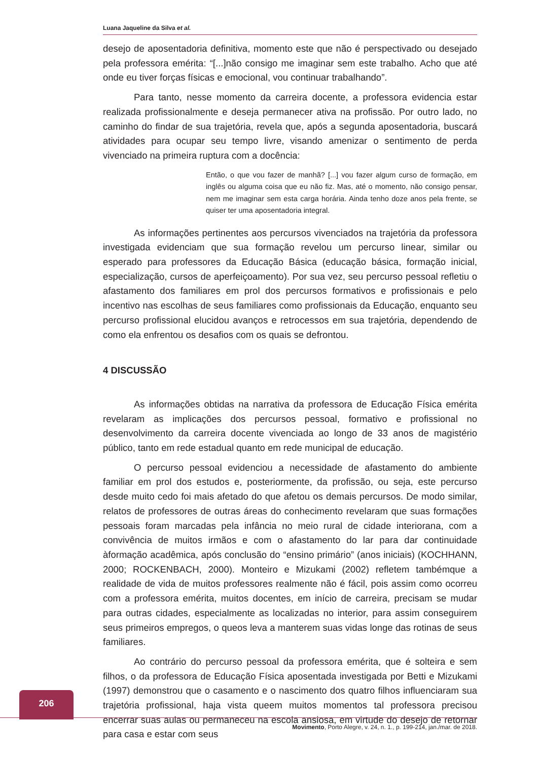Luana Jaqueline da Silva et al.
desejo de aposentadoria definitiva, momento este que não é perspectivado ou desejado pela professora emérita: “[...]não consigo me imaginar sem este trabalho. Acho que até onde eu tiver forças físicas e emocional, vou continuar trabalhando”.
Para tanto, nesse momento da carreira docente, a professora evidencia estar realizada profissionalmente e deseja permanecer ativa na profissão. Por outro lado, no caminho do findar de sua trajetória, revela que, após a segunda aposentadoria, buscará atividades para ocupar seu tempo livre, visando amenizar o sentimento de perda vivenciado na primeira ruptura com a docência:
Então, o que vou fazer de manhã? [...] vou fazer algum curso de formação, em inglês ou alguma coisa que eu não fiz. Mas, até o momento, não consigo pensar, nem me imaginar sem esta carga horária. Ainda tenho doze anos pela frente, se quiser ter uma aposentadoria integral.
As informações pertinentes aos percursos vivenciados na trajetória da professora investigada evidenciam que sua formação revelou um percurso linear, similar ou esperado para professores da Educação Básica (educação básica, formação inicial, especialização, cursos de aperfeiçoamento). Por sua vez, seu percurso pessoal refletiu o afastamento dos familiares em prol dos percursos formativos e profissionais e pelo incentivo nas escolhas de seus familiares como profissionais da Educação, enquanto seu percurso profissional elucidou avanços e retrocessos em sua trajetória, dependendo de como ela enfrentou os desafios com os quais se defrontou.
4 DISCUSSÃO
As informações obtidas na narrativa da professora de Educação Física emérita revelaram as implicações dos percursos pessoal, formativo e profissional no desenvolvimento da carreira docente vivenciada ao longo de 33 anos de magistério público, tanto em rede estadual quanto em rede municipal de educação.
O percurso pessoal evidenciou a necessidade de afastamento do ambiente familiar em prol dos estudos e, posteriormente, da profissão, ou seja, este percurso desde muito cedo foi mais afetado do que afetou os demais percursos. De modo similar, relatos de professores de outras áreas do conhecimento revelaram que suas formações pessoais foram marcadas pela infância no meio rural de cidade interiorana, com a convivência de muitos irmãos e com o afastamento do lar para dar continuidade àformação acadêmica, após conclusão do “ensino primário” (anos iniciais) (KOCHHANN, 2000; ROCKENBACH, 2000). Monteiro e Mizukami (2002) refletem tambémque a realidade de vida de muitos professores realmente não é fácil, pois assim como ocorreu com a professora emérita, muitos docentes, em início de carreira, precisam se mudar para outras cidades, especialmente as localizadas no interior, para assim conseguirem seus primeiros empregos, o queos leva a manterem suas vidas longe das rotinas de seus familiares.
Ao contrário do percurso pessoal da professora emérita, que é solteira e sem filhos, o da professora de Educação Física aposentada investigada por Betti e Mizukami (1997) demonstrou que o casamento e o nascimento dos quatro filhos influenciaram sua trajetória profissional, haja vista queem muitos momentos tal professora precisou encerrar suas aulas ou permaneceu na escola ansiosa, em virtude do desejo de retornar para casa e estar com seus
206
Movimento, Porto Alegre, v. 24, n. 1., p. 199-214, jan./mar. de 2018.